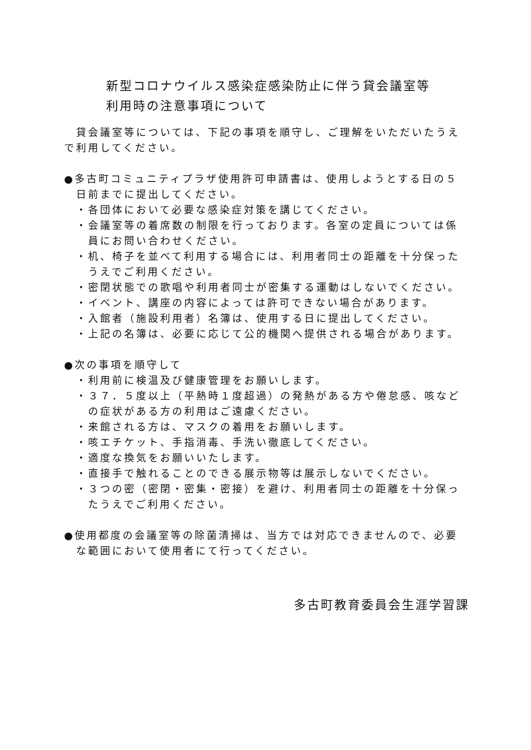新型コロナウイルス感染症感染防止に伴う貸会議室等
利用時の注意事項について
　貸会議室等については、下記の事項を順守し、ご理解をいただいたうえで利用してください。
●多古町コミュニティプラザ使用許可申請書は、使用しようとする日の５日前までに提出してください。
・各団体において必要な感染症対策を講じてください。
・会議室等の着席数の制限を行っております。各室の定員については係員にお問い合わせください。
・机、椅子を並べて利用する場合には、利用者同士の距離を十分保ったうえでご利用ください。
・密閉状態での歌唱や利用者同士が密集する運動はしないでください。
・イベント、講座の内容によっては許可できない場合があります。
・入館者（施設利用者）名簿は、使用する日に提出してください。
・上記の名簿は、必要に応じて公的機関へ提供される場合があります。
●次の事項を順守して
・利用前に検温及び健康管理をお願いします。
・３７．５度以上（平熱時１度超過）の発熱がある方や倦怠感、咳などの症状がある方の利用はご遠慮ください。
・来館される方は、マスクの着用をお願いします。
・咳エチケット、手指消毒、手洗い徹底してください。
・適度な換気をお願いいたします。
・直接手で触れることのできる展示物等は展示しないでください。
・３つの密（密閉・密集・密接）を避け、利用者同士の距離を十分保ったうえでご利用ください。
●使用都度の会議室等の除菌清掃は、当方では対応できませんので、必要な範囲において使用者にて行ってください。
多古町教育委員会生涯学習課